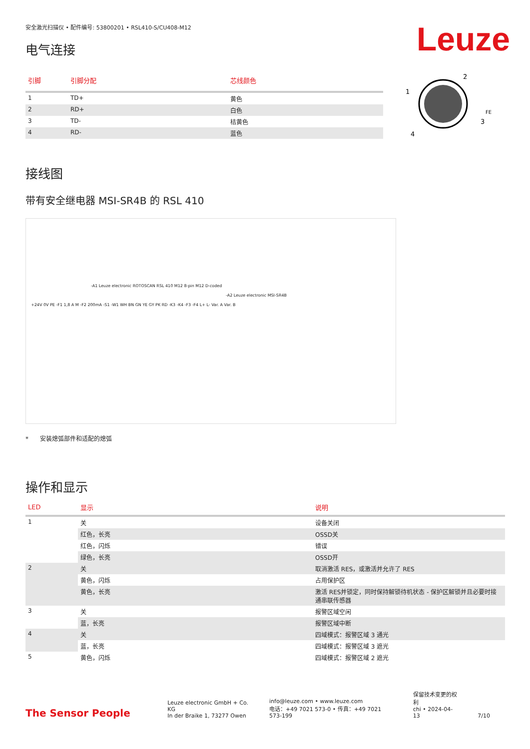Leuze
安全激光扫描仪 • 配件编号: 53800201 • RSL410-S/CU408-M12
电气连接
| 引脚 | 引脚分配 | 芯线颜色 |
| --- | --- | --- |
| 1 | TD+ | 黄色 |
| 2 | RD+ | 白色 |
| 3 | TD- | 桔黄色 |
| 4 | RD- | 蓝色 |
2
1
3
4
FE
接线图
带有安全继电器 MSI-SR4B 的 RSL 410
-A1 Leuze electronic ROTOSCAN RSL 410 M12 8-pin M12 D-coded
-A2 Leuze electronic MSI-SR4B
+24V 0V PE -F1 1,8 A M -F2 200mA -S1 -W1 WH BN GN YE GY PK RD -K3 -K4 -F3 -F4 L+ L- Var. A Var. B
* 安装熄弧部件和适配的熄弧
操作和显示
| LED | 显示 | 说明 |
| --- | --- | --- |
| 1 | 关 | 设备关闭 |
| | 红色，长亮 | OSSD关 |
| | 红色，闪烁 | 错误 |
| | 绿色，长亮 | OSSD开 |
| 2 | 关 | 取消激活 RES，或激活并允许了 RES |
| | 黄色，闪烁 | 占用保护区 |
| | 黄色，长亮 | 激活 RES并锁定，同时保持解锁待机状态 - 保护区解锁并且必要时接通串联传感器 |
| 3 | 关 | 报警区域空闲 |
| | 蓝，长亮 | 报警区域中断 |
| 4 | 关 | 四域模式：报警区域 3 通光 |
| | 蓝，长亮 | 四域模式：报警区域 3 遮光 |
| 5 | 黄色，闪烁 | 四域模式：报警区域 2 遮光 |
The Sensor People
Leuze electronic GmbH + Co. KG
In der Braike 1, 73277 Owen
info@leuze.com • www.leuze.com
电话：+49 7021 573-0 • 传真：+49 7021 573-199
保留技术变更的权利
chi • 2024-04-13
7/10